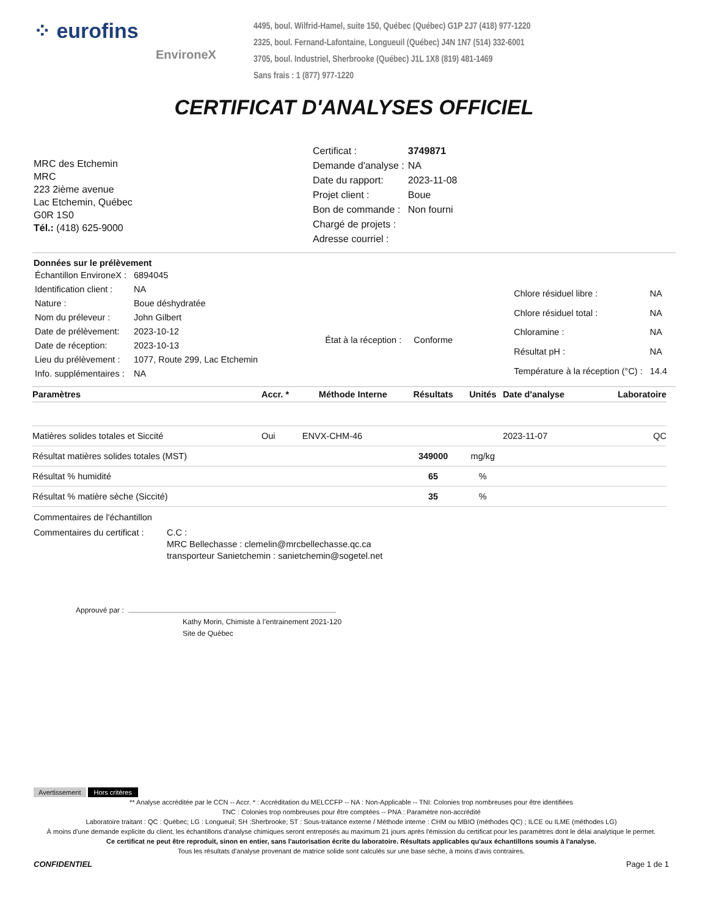⁘ eurofins
EnvironeX
4495, boul. Wilfrid-Hamel, suite 150, Québec (Québec) G1P 2J7 (418) 977-1220
2325, boul. Fernand-Lafontaine, Longueuil (Québec) J4N 1N7 (514) 332-6001
3705, boul. Industriel, Sherbrooke (Québec) J1L 1X8 (819) 481-1469
Sans frais : 1 (877) 977-1220
CERTIFICAT D'ANALYSES OFFICIEL
MRC des Etchemin
MRC
223 2ième avenue
Lac Etchemin, Québec
G0R 1S0
Tél.: (418) 625-9000
| Certificat : | 3749871 |
| Demande d'analyse : | NA |
| Date du rapport: | 2023-11-08 |
| Projet client : | Boue |
| Bon de commande : | Non fourni |
| Chargé de projets : | |
| Adresse courriel : | |
Données sur le prélèvement
| Échantillon EnvironeX : | 6894045 |
| Identification client : | NA |
| Nature : | Boue déshydratée |
| Nom du préleveur : | John Gilbert |
| Date de prélèvement: | 2023-10-12 |
| Date de réception: | 2023-10-13 |
| Lieu du prélèvement : | 1077, Route 299, Lac Etchemin |
| Info. supplémentaires : | NA |
État à la réception : Conforme
| Chlore résiduel libre : | NA |
| Chlore résiduel total : | NA |
| Chloramine : | NA |
| Résultat pH : | NA |
| Température à la réception (°C) : | 14.4 |
| Paramètres | Accr. * | Méthode Interne | Résultats | Unités | Date d'analyse | Laboratoire |
| --- | --- | --- | --- | --- | --- | --- |
| Matières solides totales et Siccité | Oui | ENVX-CHM-46 | | | 2023-11-07 | QC |
| Résultat matières solides totales (MST) | | | 349000 | mg/kg | | |
| Résultat % humidité | | | 65 | % | | |
| Résultat % matière sèche (Siccité) | | | 35 | % | | |
Commentaires de l'échantillon
Commentaires du certificat :
C.C :
MRC Bellechasse : clemelin@mrcbellechasse.qc.ca
transporteur Sanietchemin : sanietchemin@sogetel.net
Approuvé par :
Kathy Morin, Chimiste à l’entrainement 2021-120
Site de Québec
Avertissement Hors critères
** Analyse accréditée par le CCN -- Accr. * : Accréditation du MELCCFP -- NA : Non-Applicable -- TNI: Colonies trop nombreuses pour être identifiées
TNC : Colonies trop nombreuses pour être comptées -- PNA : Paramètre non-accrédité
Laboratoire traitant : QC : Québec; LG : Longueuil; SH :Sherbrooke; ST : Sous-traitance externe / Méthode interne : CHM ou MBIO (méthodes QC) ; ILCE ou ILME (méthodes LG)
À moins d'une demande explicite du client, les échantillons d'analyse chimiques seront entreposés au maximum 21 jours après l'émission du certificat pour les paramètres dont le délai analytique le permet.
Ce certificat ne peut être reproduit, sinon en entier, sans l'autorisation écrite du laboratoire. Résultats applicables qu'aux échantillons soumis à l'analyse.
Tous les résultats d'analyse provenant de matrice solide sont calculés sur une base sèche, à moins d'avis contraires.
CONFIDENTIEL Page 1 de 1